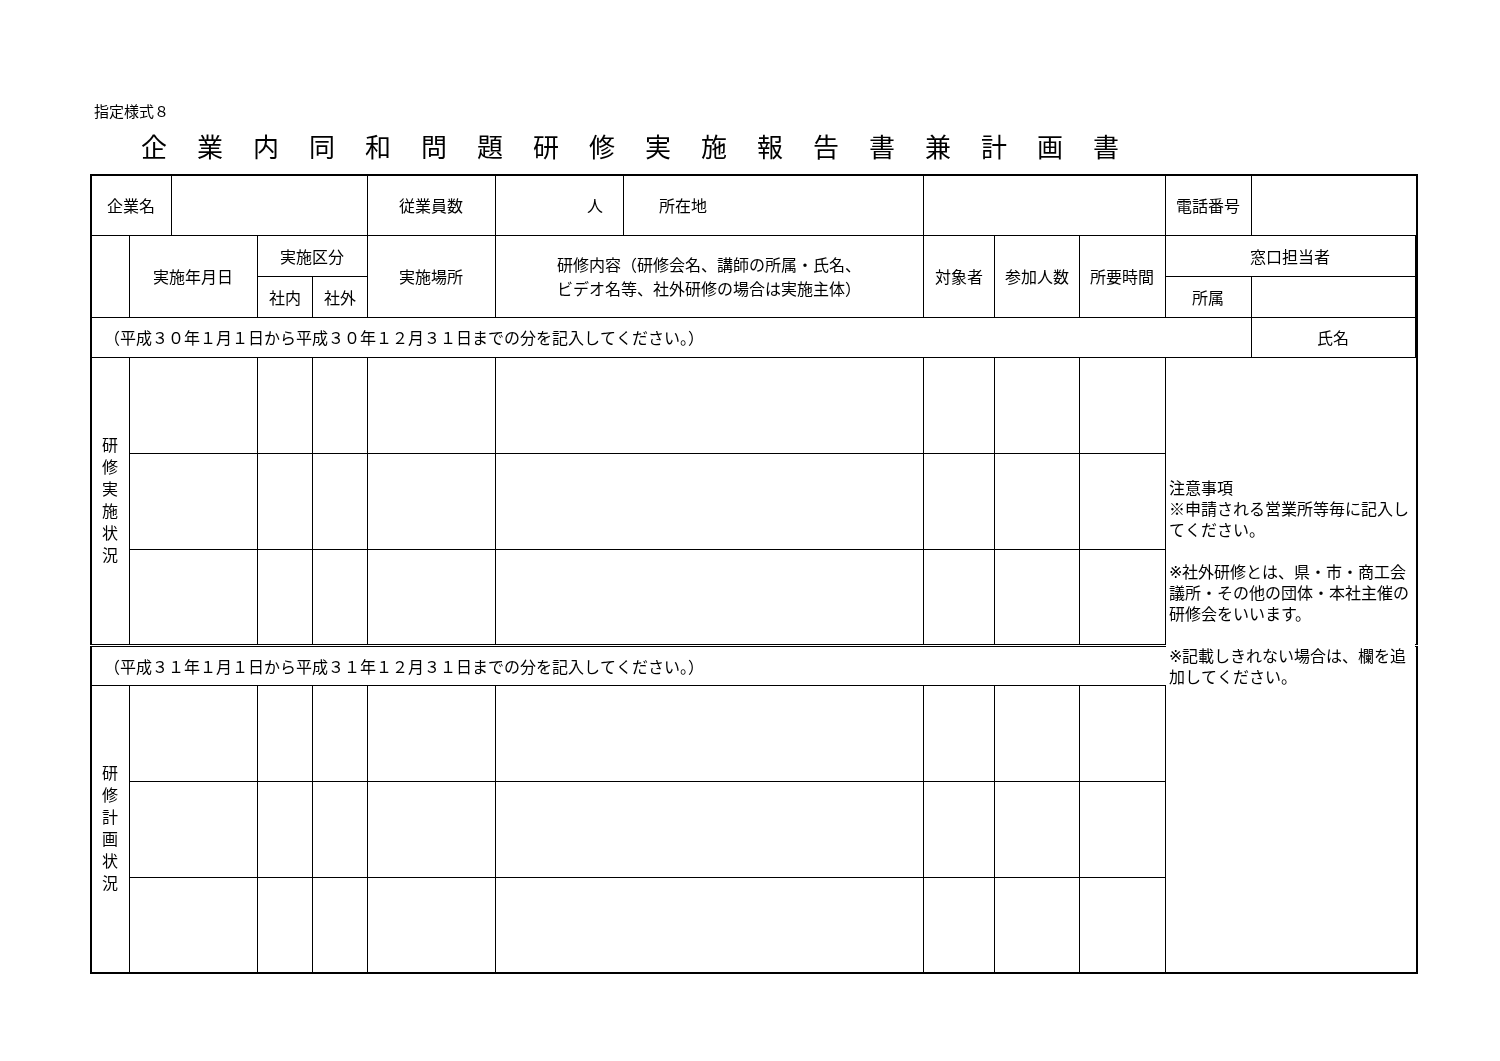指定様式８
企業内同和問題研修実施報告書兼計画書
| 企業名 | | | | | 従業員数 | 人 | 所在地 | | | | 電話番号 | | |
| | 実施年月日 | | 実施区分 | | 実施場所 | 研修内容（研修会名、講師の所属・氏名、 ビデオ名等、社外研修の場合は実施主体） | | 対象者 | 参加人数 | 所要時間 | 窓口担当者 | | |
| | | | 社内 | 社外 | | | | | | | 所属 | | |
| （平成３０年１月１日から平成３０年１２月３１日までの分を記入してください。） | | | | | | | | | | | | 氏名 | |
| 研修実施状況 | | | | | | | | | | | 注意事項 ※申請される営業所等毎に記入してください。 ※社外研修とは、県・市・商工会議所・その他の団体・本社主催の研修会をいいます。 ※記載しきれない場合は、欄を追加してください。 | | |
| （平成３１年１月１日から平成３１年１２月３１日までの分を記入してください。） | | | | | | | | | | | | | |
| 研修計画状況 | | | | | | | | | | | | | |